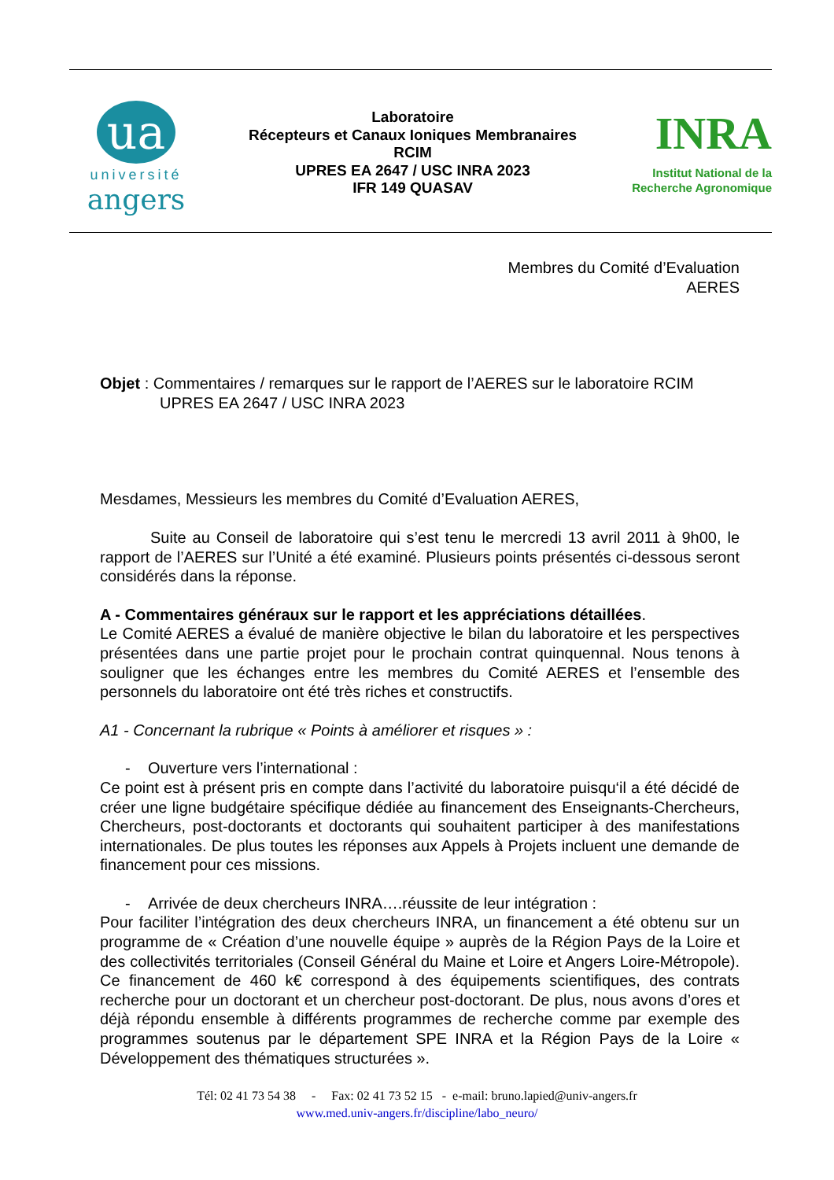ua
université
angers
Laboratoire
Récepteurs et Canaux Ioniques Membranaires
RCIM
UPRES EA 2647 / USC INRA 2023
IFR 149 QUASAV
INRA
Institut National de la
Recherche Agronomique
Membres du Comité d’Evaluation
AERES
Objet : Commentaires / remarques sur le rapport de l’AERES sur le laboratoire RCIM
UPRES EA 2647 / USC INRA 2023
Mesdames, Messieurs les membres du Comité d’Evaluation AERES,
Suite au Conseil de laboratoire qui s’est tenu le mercredi 13 avril 2011 à 9h00, le rapport de l’AERES sur l’Unité a été examiné. Plusieurs points présentés ci-dessous seront considérés dans la réponse.
A - Commentaires généraux sur le rapport et les appréciations détaillées.
Le Comité AERES a évalué de manière objective le bilan du laboratoire et les perspectives présentées dans une partie projet pour le prochain contrat quinquennal. Nous tenons à souligner que les échanges entre les membres du Comité AERES et l’ensemble des personnels du laboratoire ont été très riches et constructifs.
A1 - Concernant la rubrique « Points à améliorer et risques » :
- Ouverture vers l’international :
Ce point est à présent pris en compte dans l’activité du laboratoire puisqu‘il a été décidé de créer une ligne budgétaire spécifique dédiée au financement des Enseignants-Chercheurs, Chercheurs, post-doctorants et doctorants qui souhaitent participer à des manifestations internationales. De plus toutes les réponses aux Appels à Projets incluent une demande de financement pour ces missions.
- Arrivée de deux chercheurs INRA….réussite de leur intégration :
Pour faciliter l’intégration des deux chercheurs INRA, un financement a été obtenu sur un programme de « Création d’une nouvelle équipe » auprès de la Région Pays de la Loire et des collectivités territoriales (Conseil Général du Maine et Loire et Angers Loire-Métropole). Ce financement de 460 k€ correspond à des équipements scientifiques, des contrats recherche pour un doctorant et un chercheur post-doctorant. De plus, nous avons d’ores et déjà répondu ensemble à différents programmes de recherche comme par exemple des programmes soutenus par le département SPE INRA et la Région Pays de la Loire « Développement des thématiques structurées ».
Tél: 02 41 73 54 38 - Fax: 02 41 73 52 15 - e-mail: bruno.lapied@univ-angers.fr
www.med.univ-angers.fr/discipline/labo_neuro/